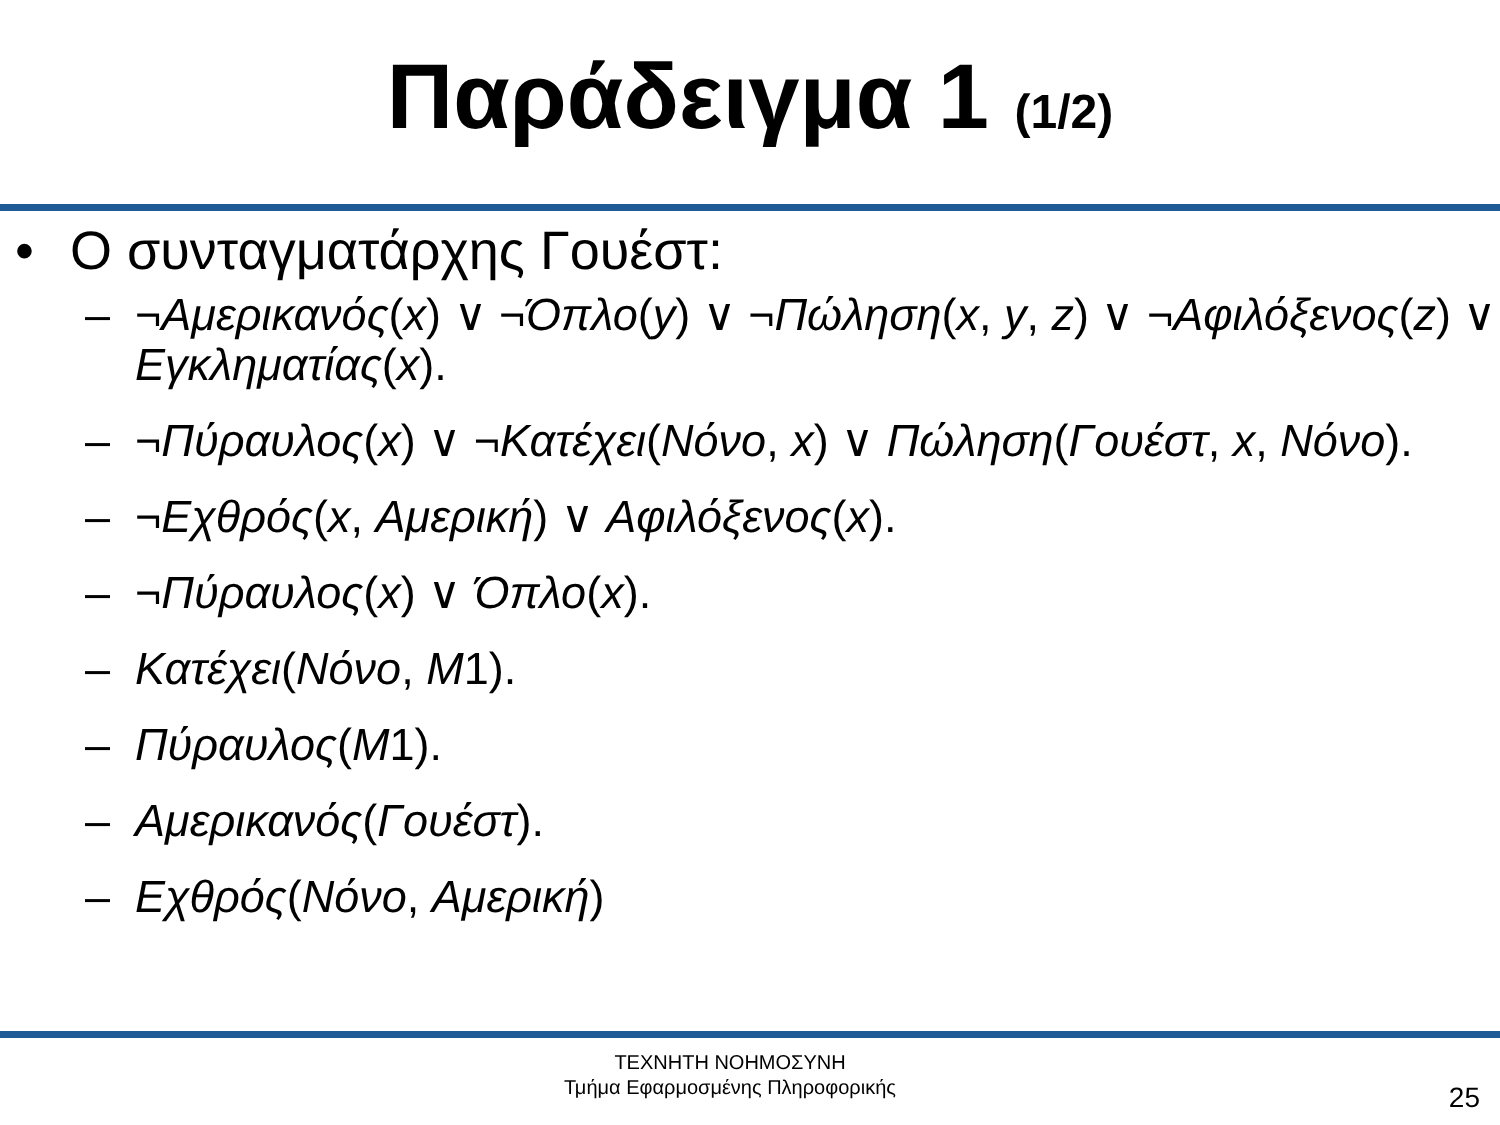Παράδειγμα 1 (1/2)
• Ο συνταγματάρχης Γουέστ:
– ¬Αμερικανός(x) ∨ ¬Όπλο(y) ∨ ¬Πώληση(x, y, z) ∨ ¬Αφιλόξενος(z) ∨ Εγκληματίας(x).
– ¬Πύραυλος(x) ∨ ¬Κατέχει(Νόνο, x) ∨ Πώληση(Γουέστ, x, Νόνο).
– ¬Εχθρός(x, Αμερική) ∨ Αφιλόξενος(x).
– ¬Πύραυλος(x) ∨ Όπλο(x).
– Κατέχει(Νόνο, Μ1).
– Πύραυλος(Μ1).
– Αμερικανός(Γουέστ).
– Εχθρός(Νόνο, Αμερική)
ΤΕΧΝΗΤΗ ΝΟΗΜΟΣΥΝΗ
Τμήμα Εφαρμοσμένης Πληροφορικής
25